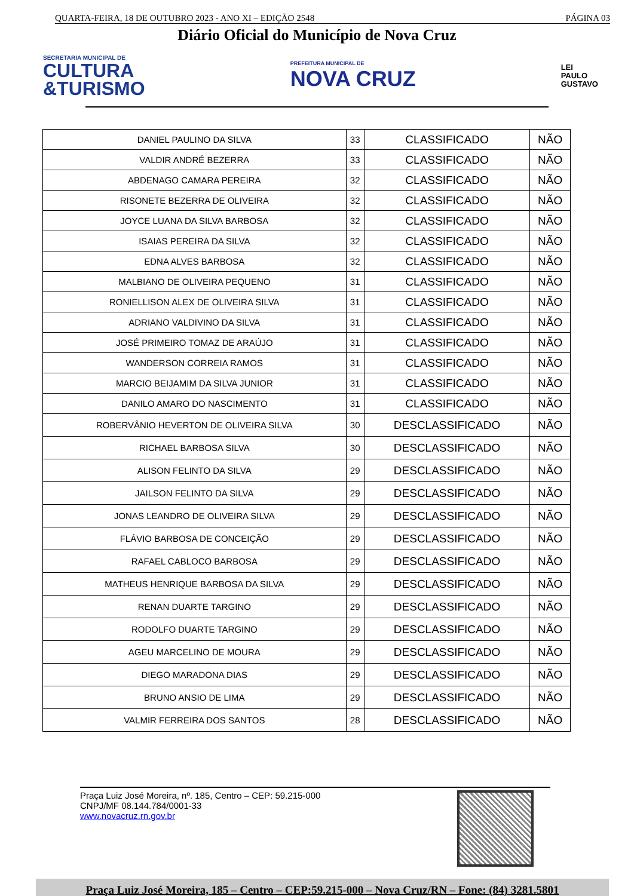QUARTA-FEIRA, 18 DE OUTUBRO 2023 - ANO XI – EDIÇÃO 2548 PÁGINA 03
Diário Oficial do Município de Nova Cruz
SECRETARIA MUNICIPAL DE
CULTURA
&TURISMO
PREFEITURA MUNICIPAL DE
NOVA CRUZ
LEI
PAULO
GUSTAVO
| DANIEL PAULINO DA SILVA | 33 | CLASSIFICADO | NÃO |
| VALDIR ANDRÉ BEZERRA | 33 | CLASSIFICADO | NÃO |
| ABDENAGO CAMARA PEREIRA | 32 | CLASSIFICADO | NÃO |
| RISONETE BEZERRA DE OLIVEIRA | 32 | CLASSIFICADO | NÃO |
| JOYCE LUANA DA SILVA BARBOSA | 32 | CLASSIFICADO | NÃO |
| ISAIAS PEREIRA DA SILVA | 32 | CLASSIFICADO | NÃO |
| EDNA ALVES BARBOSA | 32 | CLASSIFICADO | NÃO |
| MALBIANO DE OLIVEIRA PEQUENO | 31 | CLASSIFICADO | NÃO |
| RONIELLISON ALEX DE OLIVEIRA SILVA | 31 | CLASSIFICADO | NÃO |
| ADRIANO VALDIVINO DA SILVA | 31 | CLASSIFICADO | NÃO |
| JOSÉ PRIMEIRO TOMAZ DE ARAÚJO | 31 | CLASSIFICADO | NÃO |
| WANDERSON CORREIA RAMOS | 31 | CLASSIFICADO | NÃO |
| MARCIO BEIJAMIM DA SILVA JUNIOR | 31 | CLASSIFICADO | NÃO |
| DANILO AMARO DO NASCIMENTO | 31 | CLASSIFICADO | NÃO |
| ROBERVÂNIO HEVERTON DE OLIVEIRA SILVA | 30 | DESCLASSIFICADO | NÃO |
| RICHAEL BARBOSA SILVA | 30 | DESCLASSIFICADO | NÃO |
| ALISON FELINTO DA SILVA | 29 | DESCLASSIFICADO | NÃO |
| JAILSON FELINTO DA SILVA | 29 | DESCLASSIFICADO | NÃO |
| JONAS LEANDRO DE OLIVEIRA SILVA | 29 | DESCLASSIFICADO | NÃO |
| FLÁVIO BARBOSA DE CONCEIÇÃO | 29 | DESCLASSIFICADO | NÃO |
| RAFAEL CABLOCO BARBOSA | 29 | DESCLASSIFICADO | NÃO |
| MATHEUS HENRIQUE BARBOSA DA SILVA | 29 | DESCLASSIFICADO | NÃO |
| RENAN DUARTE TARGINO | 29 | DESCLASSIFICADO | NÃO |
| RODOLFO DUARTE TARGINO | 29 | DESCLASSIFICADO | NÃO |
| AGEU MARCELINO DE MOURA | 29 | DESCLASSIFICADO | NÃO |
| DIEGO MARADONA DIAS | 29 | DESCLASSIFICADO | NÃO |
| BRUNO ANSIO DE LIMA | 29 | DESCLASSIFICADO | NÃO |
| VALMIR FERREIRA DOS SANTOS | 28 | DESCLASSIFICADO | NÃO |
Praça Luiz José Moreira, nº. 185, Centro – CEP: 59.215-000
CNPJ/MF 08.144.784/0001-33
www.novacruz.rn.gov.br
Praça Luiz José Moreira, 185 – Centro – CEP:59.215-000 – Nova Cruz/RN – Fone: (84) 3281.5801